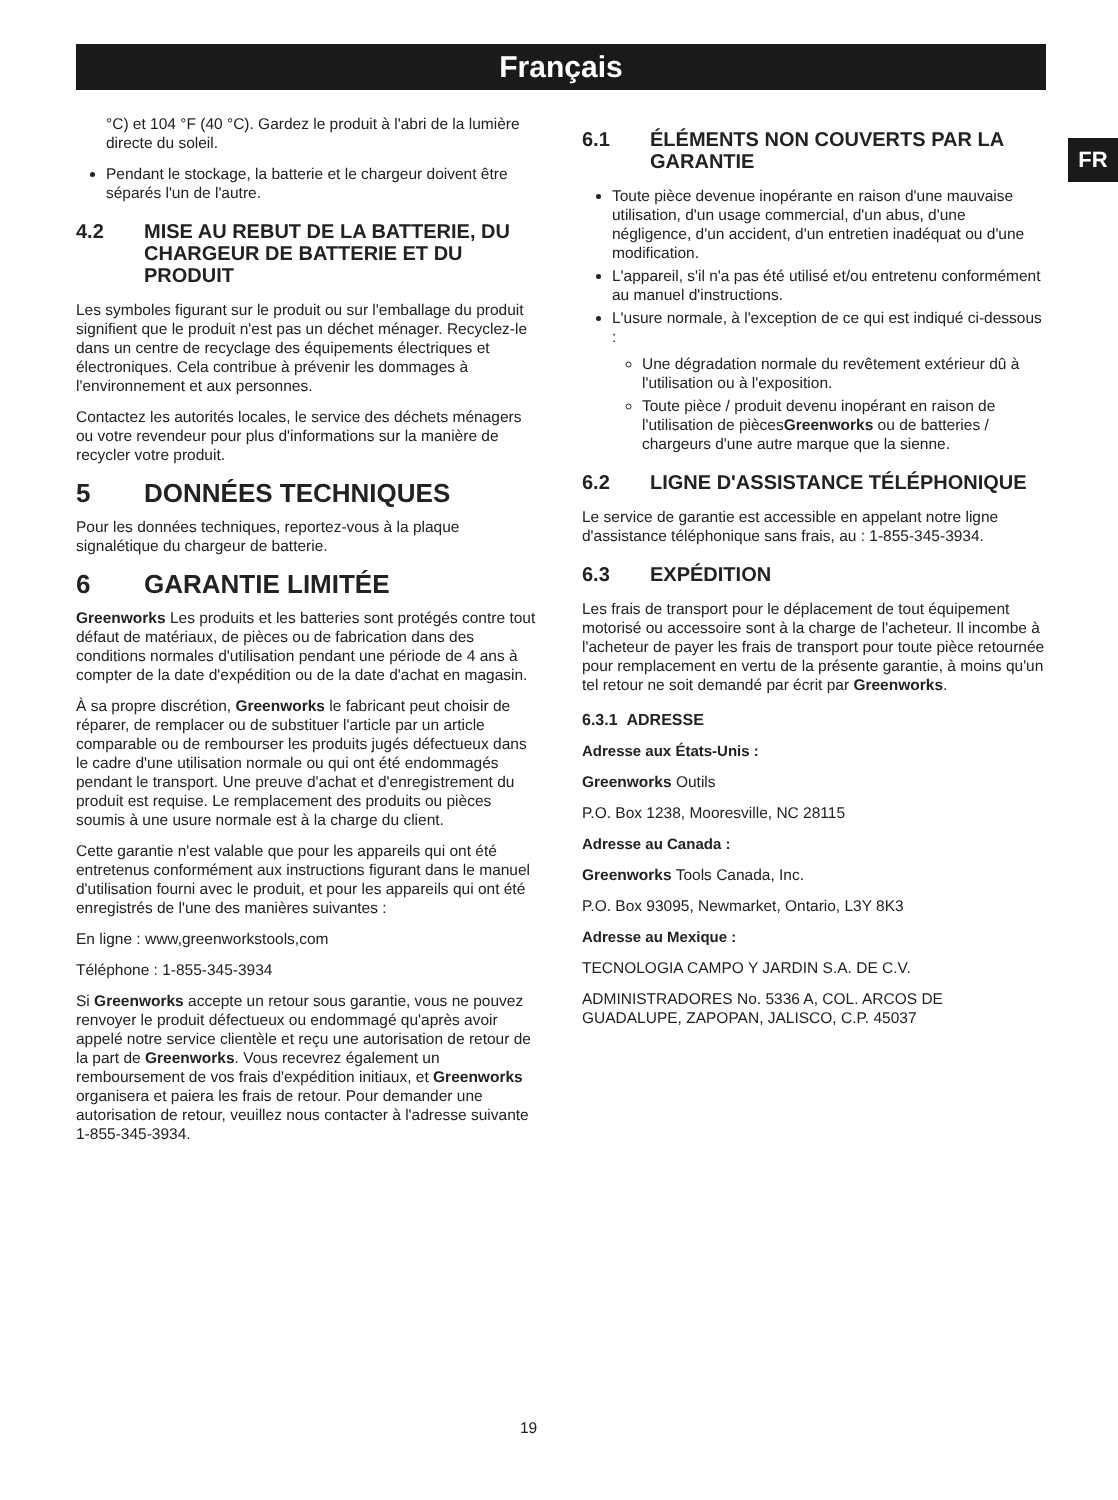Français
FR
°C) et 104 °F (40 °C). Gardez le produit à l'abri de la lumière directe du soleil.
Pendant le stockage, la batterie et le chargeur doivent être séparés l'un de l'autre.
4.2 MISE AU REBUT DE LA BATTERIE, DU CHARGEUR DE BATTERIE ET DU PRODUIT
Les symboles figurant sur le produit ou sur l'emballage du produit signifient que le produit n'est pas un déchet ménager. Recyclez-le dans un centre de recyclage des équipements électriques et électroniques. Cela contribue à prévenir les dommages à l'environnement et aux personnes.
Contactez les autorités locales, le service des déchets ménagers ou votre revendeur pour plus d'informations sur la manière de recycler votre produit.
5 DONNÉES TECHNIQUES
Pour les données techniques, reportez-vous à la plaque signalétique du chargeur de batterie.
6 GARANTIE LIMITÉE
Greenworks Les produits et les batteries sont protégés contre tout défaut de matériaux, de pièces ou de fabrication dans des conditions normales d'utilisation pendant une période de 4 ans à compter de la date d'expédition ou de la date d'achat en magasin.
À sa propre discrétion, Greenworks le fabricant peut choisir de réparer, de remplacer ou de substituer l'article par un article comparable ou de rembourser les produits jugés défectueux dans le cadre d'une utilisation normale ou qui ont été endommagés pendant le transport. Une preuve d'achat et d'enregistrement du produit est requise. Le remplacement des produits ou pièces soumis à une usure normale est à la charge du client.
Cette garantie n'est valable que pour les appareils qui ont été entretenus conformément aux instructions figurant dans le manuel d'utilisation fourni avec le produit, et pour les appareils qui ont été enregistrés de l'une des manières suivantes :
En ligne : www,greenworkstools,com
Téléphone : 1-855-345-3934
Si Greenworks accepte un retour sous garantie, vous ne pouvez renvoyer le produit défectueux ou endommagé qu'après avoir appelé notre service clientèle et reçu une autorisation de retour de la part de Greenworks. Vous recevrez également un remboursement de vos frais d'expédition initiaux, et Greenworks organisera et paiera les frais de retour. Pour demander une autorisation de retour, veuillez nous contacter à l'adresse suivante 1-855-345-3934.
6.1 ÉLÉMENTS NON COUVERTS PAR LA GARANTIE
Toute pièce devenue inopérante en raison d'une mauvaise utilisation, d'un usage commercial, d'un abus, d'une négligence, d'un accident, d'un entretien inadéquat ou d'une modification.
L'appareil, s'il n'a pas été utilisé et/ou entretenu conformément au manuel d'instructions.
L'usure normale, à l'exception de ce qui est indiqué ci-dessous :
Une dégradation normale du revêtement extérieur dû à l'utilisation ou à l'exposition.
Toute pièce / produit devenu inopérant en raison de l'utilisation de piècesGreenworks ou de batteries / chargeurs d'une autre marque que la sienne.
6.2 LIGNE D'ASSISTANCE TÉLÉPHONIQUE
Le service de garantie est accessible en appelant notre ligne d'assistance téléphonique sans frais, au : 1-855-345-3934.
6.3 EXPÉDITION
Les frais de transport pour le déplacement de tout équipement motorisé ou accessoire sont à la charge de l'acheteur. Il incombe à l'acheteur de payer les frais de transport pour toute pièce retournée pour remplacement en vertu de la présente garantie, à moins qu'un tel retour ne soit demandé par écrit par Greenworks.
6.3.1 ADRESSE
Adresse aux États-Unis :
Greenworks Outils
P.O. Box 1238, Mooresville, NC 28115
Adresse au Canada :
Greenworks Tools Canada, Inc.
P.O. Box 93095, Newmarket, Ontario, L3Y 8K3
Adresse au Mexique :
TECNOLOGIA CAMPO Y JARDIN S.A. DE C.V.
ADMINISTRADORES No. 5336 A, COL. ARCOS DE GUADALUPE, ZAPOPAN, JALISCO, C.P. 45037
19